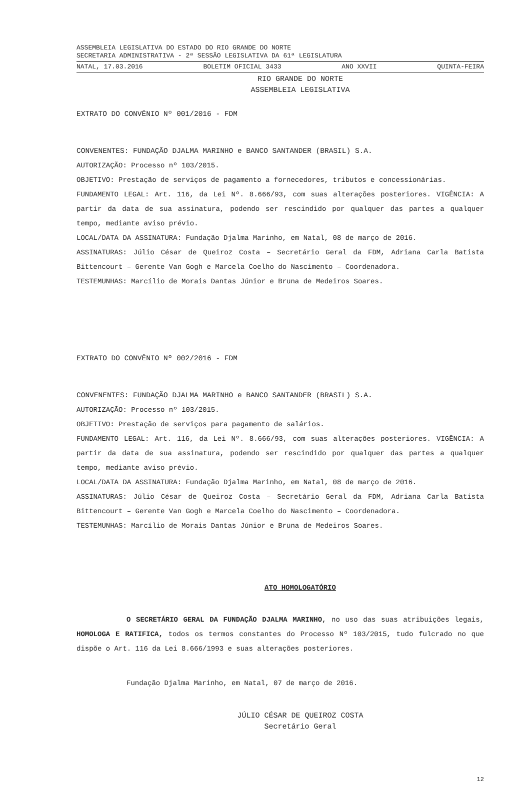ASSEMBLEIA LEGISLATIVA DO ESTADO DO RIO GRANDE DO NORTE
SECRETARIA ADMINISTRATIVA - 2ª SESSÃO LEGISLATIVA DA 61ª LEGISLATURA
NATAL, 17.03.2016 BOLETIM OFICIAL 3433 ANO XXVII QUINTA-FEIRA
RIO GRANDE DO NORTE
ASSEMBLEIA LEGISLATIVA
EXTRATO DO CONVÊNIO Nº 001/2016 - FDM
CONVENENTES: FUNDAÇÃO DJALMA MARINHO e BANCO SANTANDER (BRASIL) S.A.
AUTORIZAÇÃO: Processo nº 103/2015.
OBJETIVO: Prestação de serviços de pagamento a fornecedores, tributos e concessionárias.
FUNDAMENTO LEGAL: Art. 116, da Lei Nº. 8.666/93, com suas alterações posteriores. VIGÊNCIA: A partir da data de sua assinatura, podendo ser rescindido por qualquer das partes a qualquer tempo, mediante aviso prévio.
LOCAL/DATA DA ASSINATURA: Fundação Djalma Marinho, em Natal, 08 de março de 2016.
ASSINATURAS: Júlio César de Queiroz Costa – Secretário Geral da FDM, Adriana Carla Batista Bittencourt – Gerente Van Gogh e Marcela Coelho do Nascimento – Coordenadora.
TESTEMUNHAS: Marcílio de Morais Dantas Júnior e Bruna de Medeiros Soares.
EXTRATO DO CONVÊNIO Nº 002/2016 - FDM
CONVENENTES: FUNDAÇÃO DJALMA MARINHO e BANCO SANTANDER (BRASIL) S.A.
AUTORIZAÇÃO: Processo nº 103/2015.
OBJETIVO: Prestação de serviços para pagamento de salários.
FUNDAMENTO LEGAL: Art. 116, da Lei Nº. 8.666/93, com suas alterações posteriores. VIGÊNCIA: A partir da data de sua assinatura, podendo ser rescindido por qualquer das partes a qualquer tempo, mediante aviso prévio.
LOCAL/DATA DA ASSINATURA: Fundação Djalma Marinho, em Natal, 08 de março de 2016.
ASSINATURAS: Júlio César de Queiroz Costa – Secretário Geral da FDM, Adriana Carla Batista Bittencourt – Gerente Van Gogh e Marcela Coelho do Nascimento – Coordenadora.
TESTEMUNHAS: Marcílio de Morais Dantas Júnior e Bruna de Medeiros Soares.
ATO HOMOLOGATÓRIO
O SECRETÁRIO GERAL DA FUNDAÇÃO DJALMA MARINHO, no uso das suas atribuições legais, HOMOLOGA E RATIFICA, todos os termos constantes do Processo Nº 103/2015, tudo fulcrado no que dispõe o Art. 116 da Lei 8.666/1993 e suas alterações posteriores.
Fundação Djalma Marinho, em Natal, 07 de março de 2016.
JÚLIO CÉSAR DE QUEIROZ COSTA
Secretário Geral
12